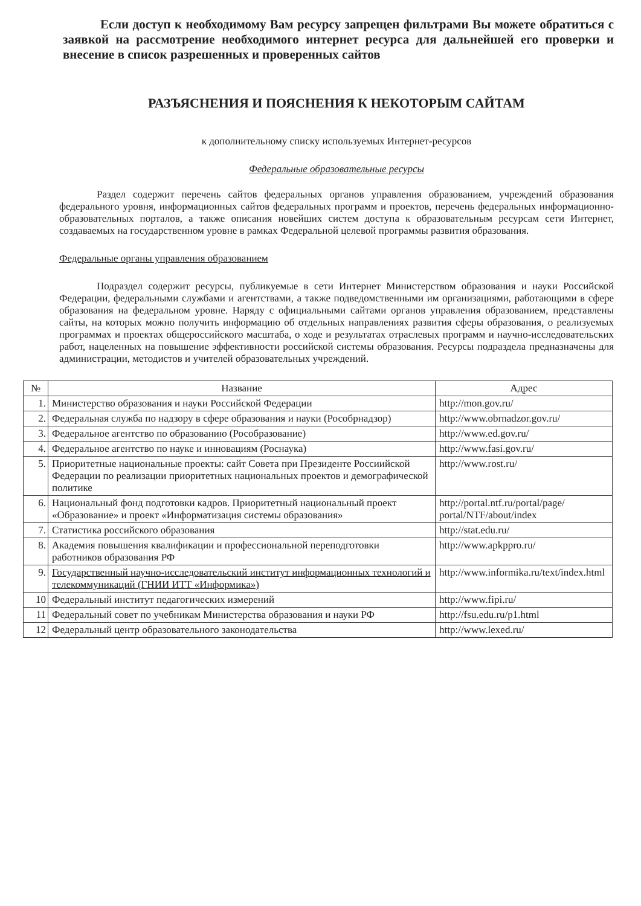Если доступ к необходимому Вам ресурсу запрещен фильтрами Вы можете обратиться с заявкой на рассмотрение необходимого интернет ресурса для дальнейшей его проверки и внесение в список разрешенных и проверенных сайтов
РАЗЪЯСНЕНИЯ И ПОЯСНЕНИЯ К НЕКОТОРЫМ САЙТАМ
к дополнительному списку используемых Интернет-ресурсов
Федеральные образовательные ресурсы
Раздел содержит перечень сайтов федеральных органов управления образованием, учреждений образования федерального уровня, информационных сайтов федеральных программ и проектов, перечень федеральных информационно-образовательных порталов, а также описания новейших систем доступа к образовательным ресурсам сети Интернет, создаваемых на государственном уровне в рамках Федеральной целевой программы развития образования.
Федеральные органы управления образованием
Подраздел содержит ресурсы, публикуемые в сети Интернет Министерством образования и науки Российской Федерации, федеральными службами и агентствами, а также подведомственными им организациями, работающими в сфере образования на федеральном уровне. Наряду с официальными сайтами органов управления образованием, представлены сайты, на которых можно получить информацию об отдельных направлениях развития сферы образования, о реализуемых программах и проектах общероссийского масштаба, о ходе и результатах отраслевых программ и научно-исследовательских работ, нацеленных на повышение эффективности российской системы образования. Ресурсы подраздела предназначены для администрации, методистов и учителей образовательных учреждений.
| № | Название | Адрес |
| --- | --- | --- |
| 1. | Министерство образования и науки Российской Федерации | http://mon.gov.ru/ |
| 2. | Федеральная служба по надзору в сфере образования и науки (Рособрнадзор) | http://www.obrnadzor.gov.ru/ |
| 3. | Федеральное агентство по образованию (Рособразование) | http://www.ed.gov.ru/ |
| 4. | Федеральное агентство по науке и инновациям (Роснаука) | http://www.fasi.gov.ru/ |
| 5. | Приоритетные национальные проекты: сайт Совета при Президенте Россиийской Федерации по реализации приоритетных национальных проектов и демографической политике | http://www.rost.ru/ |
| 6. | Национальный фонд подготовки кадров. Приоритетный национальный проект «Образование» и проект «Информатизация системы образования» | http://portal.ntf.ru/portal/page/ portal/NTF/about/index |
| 7. | Статистика российского образования | http://stat.edu.ru/ |
| 8. | Академия повышения квалификации и профессиональной переподготовки работников образования РФ | http://www.apkppro.ru/ |
| 9. | Государственный научно-исследовательский институт информационных технологий и телекоммуникаций (ГНИИ ИТТ «Информика») | http://www.informika.ru/text/index.html |
| 10 | Федеральный институт педагогических измерений | http://www.fipi.ru/ |
| 11 | Федеральный совет по учебникам Министерства образования и науки РФ | http://fsu.edu.ru/p1.html |
| 12 | Федеральный центр образовательного законодательства | http://www.lexed.ru/ |